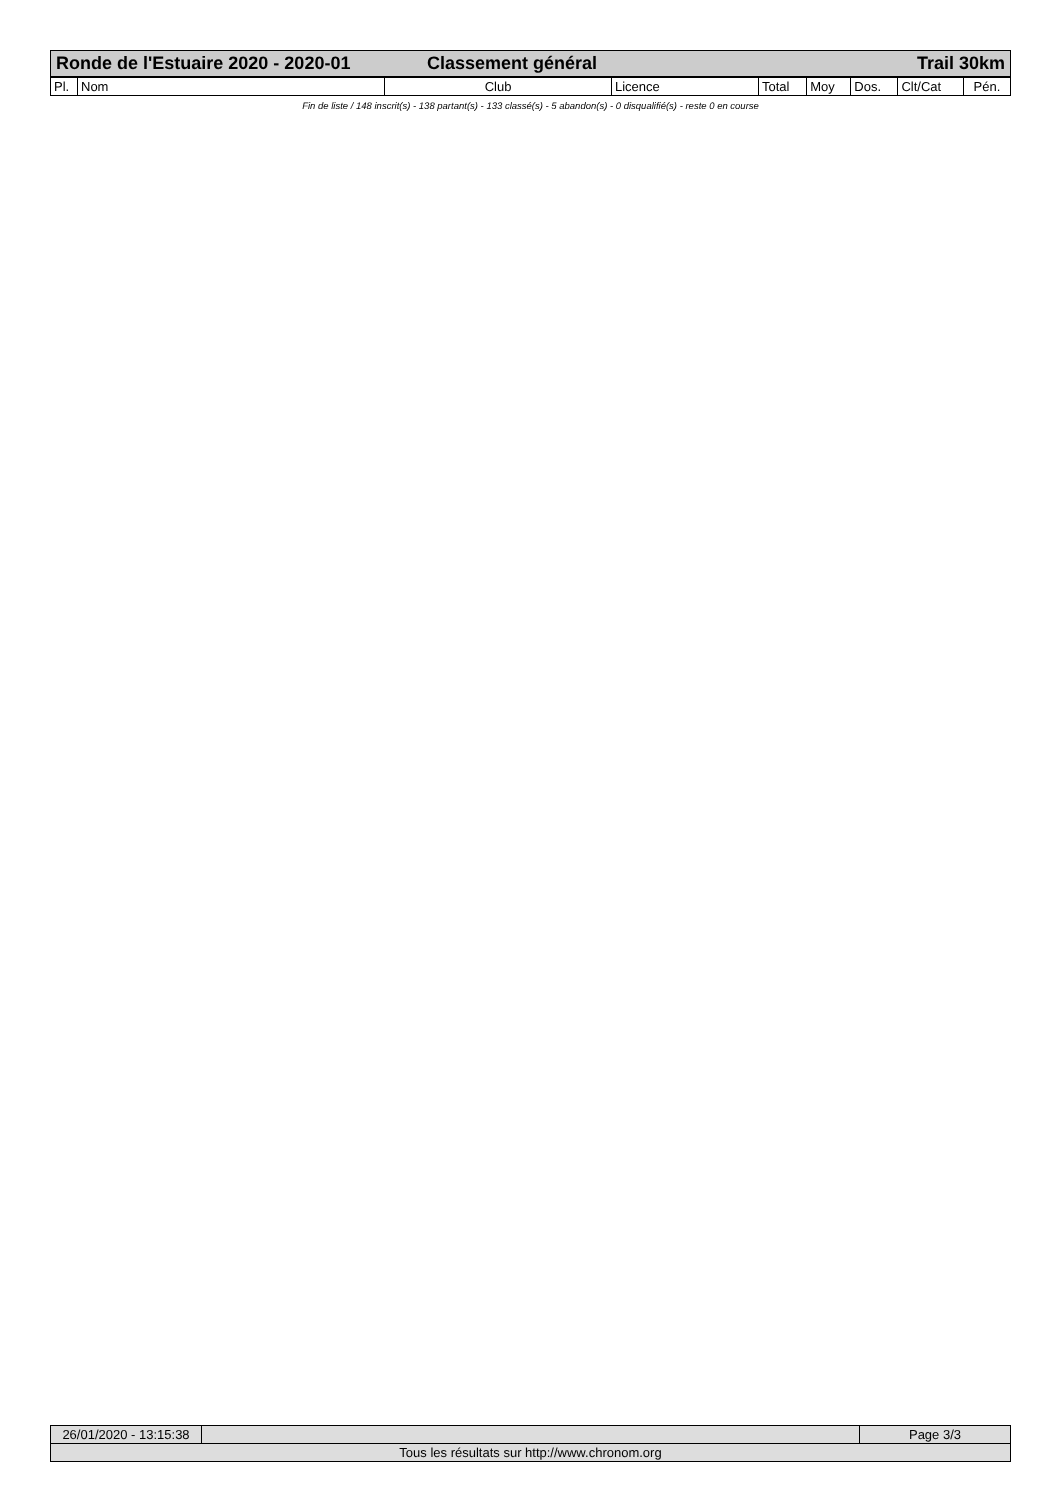Ronde de l'Estuaire 2020 - 2020-01 Classement général Trail 30km
| Pl. | Nom | Club | Licence | Total | Moy | Dos. | Clt/Cat | Pén. |
| --- | --- | --- | --- | --- | --- | --- | --- | --- |
Fin de liste / 148 inscrit(s) - 138 partant(s) - 133 classé(s) - 5 abandon(s) - 0 disqualifié(s) - reste 0 en course
| 26/01/2020 - 13:15:38 | | Page 3/3 |
| Tous les résultats sur http://www.chronom.org | | |